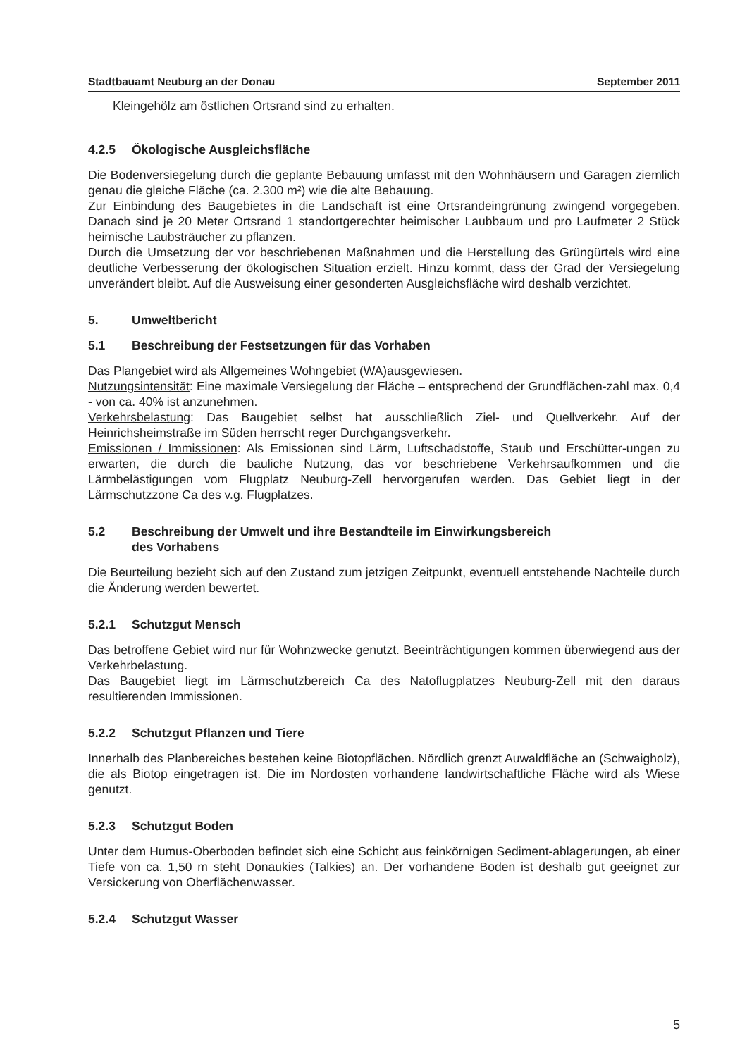Stadtbauamt Neuburg an der Donau September 2011
Kleingehölz am östlichen Ortsrand sind zu erhalten.
4.2.5 Ökologische Ausgleichsfläche
Die Bodenversiegelung durch die geplante Bebauung umfasst mit den Wohnhäusern und Garagen ziemlich genau die gleiche Fläche (ca. 2.300 m²) wie die alte Bebauung.
Zur Einbindung des Baugebietes in die Landschaft ist eine Ortsrandeingrünung zwingend vorgegeben. Danach sind je 20 Meter Ortsrand 1 standortgerechter heimischer Laubbaum und pro Laufmeter 2 Stück heimische Laubsträucher zu pflanzen.
Durch die Umsetzung der vor beschriebenen Maßnahmen und die Herstellung des Grüngürtels wird eine deutliche Verbesserung der ökologischen Situation erzielt. Hinzu kommt, dass der Grad der Versiegelung unverändert bleibt. Auf die Ausweisung einer gesonderten Ausgleichsfläche wird deshalb verzichtet.
5. Umweltbericht
5.1 Beschreibung der Festsetzungen für das Vorhaben
Das Plangebiet wird als Allgemeines Wohngebiet (WA)ausgewiesen.
Nutzungsintensität: Eine maximale Versiegelung der Fläche – entsprechend der Grundflächen-zahl max. 0,4 - von ca. 40% ist anzunehmen.
Verkehrsbelastung: Das Baugebiet selbst hat ausschließlich Ziel- und Quellverkehr. Auf der Heinrichsheimstraße im Süden herrscht reger Durchgangsverkehr.
Emissionen / Immissionen: Als Emissionen sind Lärm, Luftschadstoffe, Staub und Erschütter-ungen zu erwarten, die durch die bauliche Nutzung, das vor beschriebene Verkehrsaufkommen und die Lärmbelästigungen vom Flugplatz Neuburg-Zell hervorgerufen werden. Das Gebiet liegt in der Lärmschutzzone Ca des v.g. Flugplatzes.
5.2 Beschreibung der Umwelt und ihre Bestandteile im Einwirkungsbereich
des Vorhabens
Die Beurteilung bezieht sich auf den Zustand zum jetzigen Zeitpunkt, eventuell entstehende Nachteile durch die Änderung werden bewertet.
5.2.1 Schutzgut Mensch
Das betroffene Gebiet wird nur für Wohnzwecke genutzt. Beeinträchtigungen kommen überwiegend aus der Verkehrbelastung.
Das Baugebiet liegt im Lärmschutzbereich Ca des Natoflugplatzes Neuburg-Zell mit den daraus resultierenden Immissionen.
5.2.2 Schutzgut Pflanzen und Tiere
Innerhalb des Planbereiches bestehen keine Biotopflächen. Nördlich grenzt Auwaldfläche an (Schwaigholz), die als Biotop eingetragen ist. Die im Nordosten vorhandene landwirtschaftliche Fläche wird als Wiese genutzt.
5.2.3 Schutzgut Boden
Unter dem Humus-Oberboden befindet sich eine Schicht aus feinkörnigen Sediment-ablagerungen, ab einer Tiefe von ca. 1,50 m steht Donaukies (Talkies) an. Der vorhandene Boden ist deshalb gut geeignet zur Versickerung von Oberflächenwasser.
5.2.4 Schutzgut Wasser
5